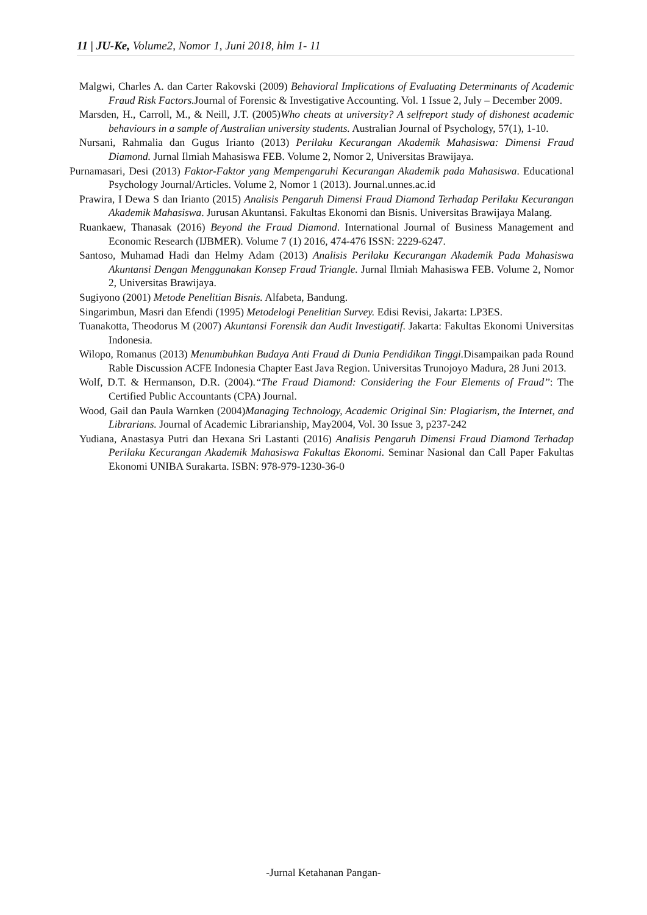11 | JU-Ke, Volume2, Nomor 1, Juni 2018, hlm 1- 11
Malgwi, Charles A. dan Carter Rakovski (2009) Behavioral Implications of Evaluating Determinants of Academic Fraud Risk Factors. Journal of Forensic & Investigative Accounting. Vol. 1 Issue 2, July – December 2009.
Marsden, H., Carroll, M., & Neill, J.T. (2005)Who cheats at university? A selfreport study of dishonest academic behaviours in a sample of Australian university students. Australian Journal of Psychology, 57(1), 1-10.
Nursani, Rahmalia dan Gugus Irianto (2013) Perilaku Kecurangan Akademik Mahasiswa: Dimensi Fraud Diamond. Jurnal Ilmiah Mahasiswa FEB. Volume 2, Nomor 2, Universitas Brawijaya.
Purnamasari, Desi (2013) Faktor-Faktor yang Mempengaruhi Kecurangan Akademik pada Mahasiswa. Educational Psychology Journal/Articles. Volume 2, Nomor 1 (2013). Journal.unnes.ac.id
Prawira, I Dewa S dan Irianto (2015) Analisis Pengaruh Dimensi Fraud Diamond Terhadap Perilaku Kecurangan Akademik Mahasiswa. Jurusan Akuntansi. Fakultas Ekonomi dan Bisnis. Universitas Brawijaya Malang.
Ruankaew, Thanasak (2016) Beyond the Fraud Diamond. International Journal of Business Management and Economic Research (IJBMER). Volume 7 (1) 2016, 474-476 ISSN: 2229-6247.
Santoso, Muhamad Hadi dan Helmy Adam (2013) Analisis Perilaku Kecurangan Akademik Pada Mahasiswa Akuntansi Dengan Menggunakan Konsep Fraud Triangle. Jurnal Ilmiah Mahasiswa FEB. Volume 2, Nomor 2, Universitas Brawijaya.
Sugiyono (2001) Metode Penelitian Bisnis. Alfabeta, Bandung.
Singarimbun, Masri dan Efendi (1995) Metodelogi Penelitian Survey. Edisi Revisi, Jakarta: LP3ES.
Tuanakotta, Theodorus M (2007) Akuntansi Forensik dan Audit Investigatif. Jakarta: Fakultas Ekonomi Universitas Indonesia.
Wilopo, Romanus (2013) Menumbuhkan Budaya Anti Fraud di Dunia Pendidikan Tinggi. Disampaikan pada Round Rable Discussion ACFE Indonesia Chapter East Java Region. Universitas Trunojoyo Madura, 28 Juni 2013.
Wolf, D.T. & Hermanson, D.R. (2004).“The Fraud Diamond: Considering the Four Elements of Fraud’’: The Certified Public Accountants (CPA) Journal.
Wood, Gail dan Paula Warnken (2004)Managing Technology, Academic Original Sin: Plagiarism, the Internet, and Librarians. Journal of Academic Librarianship, May2004, Vol. 30 Issue 3, p237-242
Yudiana, Anastasya Putri dan Hexana Sri Lastanti (2016) Analisis Pengaruh Dimensi Fraud Diamond Terhadap Perilaku Kecurangan Akademik Mahasiswa Fakultas Ekonomi. Seminar Nasional dan Call Paper Fakultas Ekonomi UNIBA Surakarta. ISBN: 978-979-1230-36-0
-Jurnal Ketahanan Pangan-